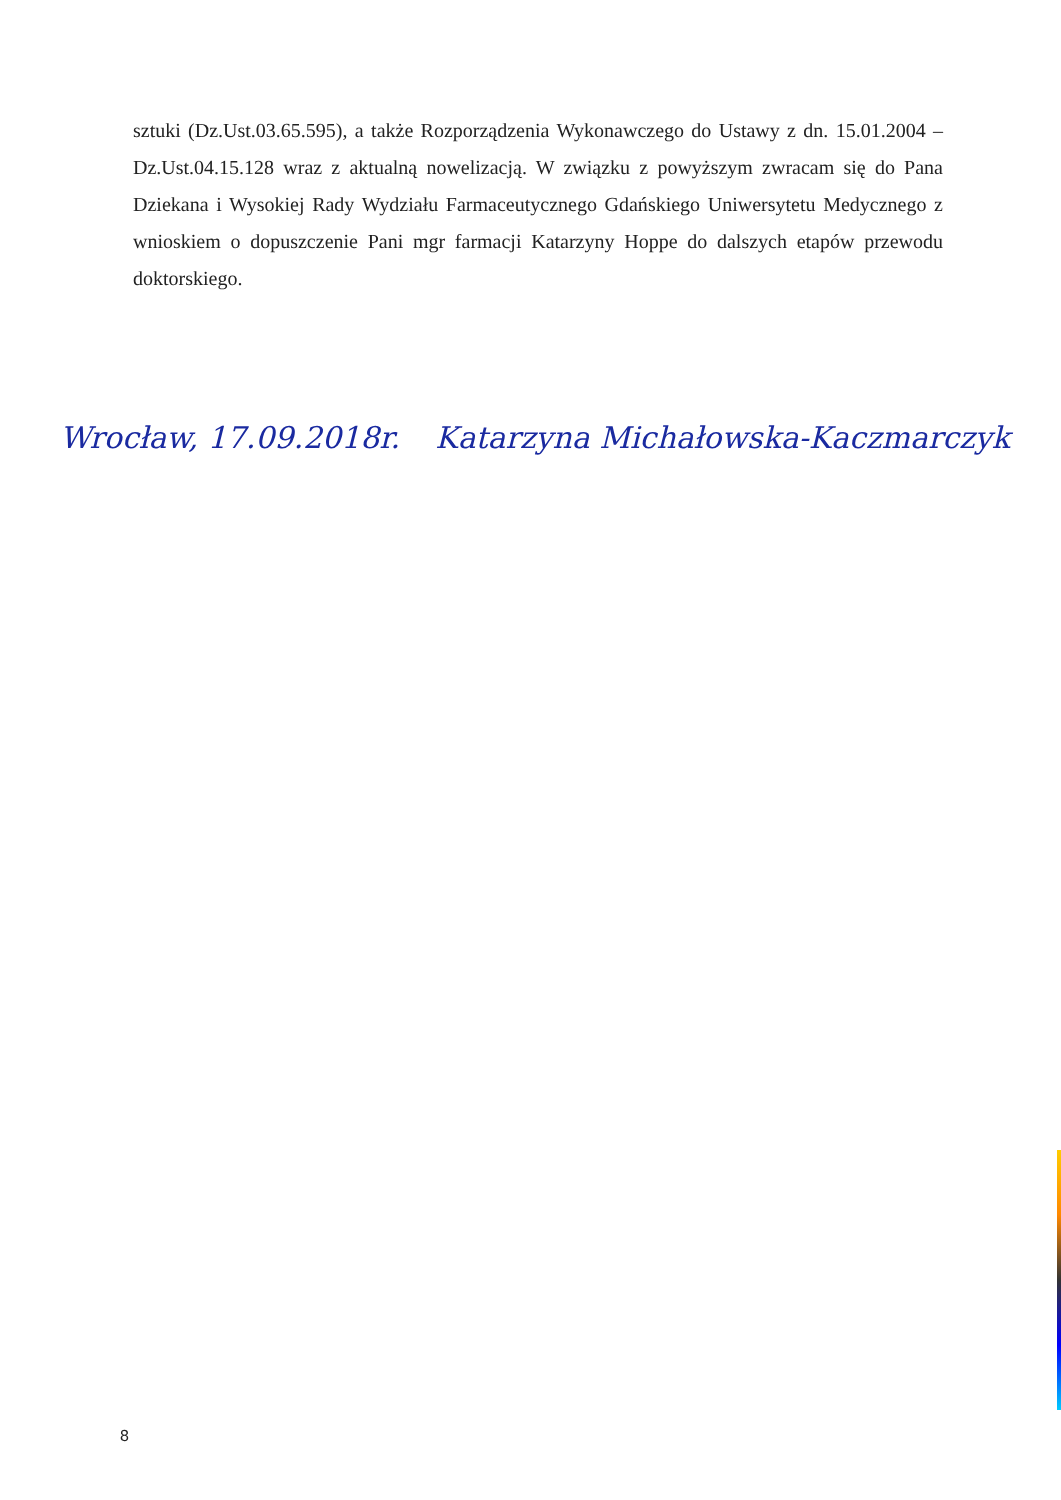sztuki (Dz.Ust.03.65.595), a także Rozporządzenia Wykonawczego do Ustawy z dn. 15.01.2004 – Dz.Ust.04.15.128 wraz z aktualną nowelizacją. W związku z powyższym zwracam się do Pana Dziekana i Wysokiej Rady Wydziału Farmaceutycznego Gdańskiego Uniwersytetu Medycznego z wnioskiem o dopuszczenie Pani mgr farmacji Katarzyny Hoppe do dalszych etapów przewodu doktorskiego.
Wrocław, 17.09.2018r. Katarzyna Michałowska-Kaczmarczyk
8